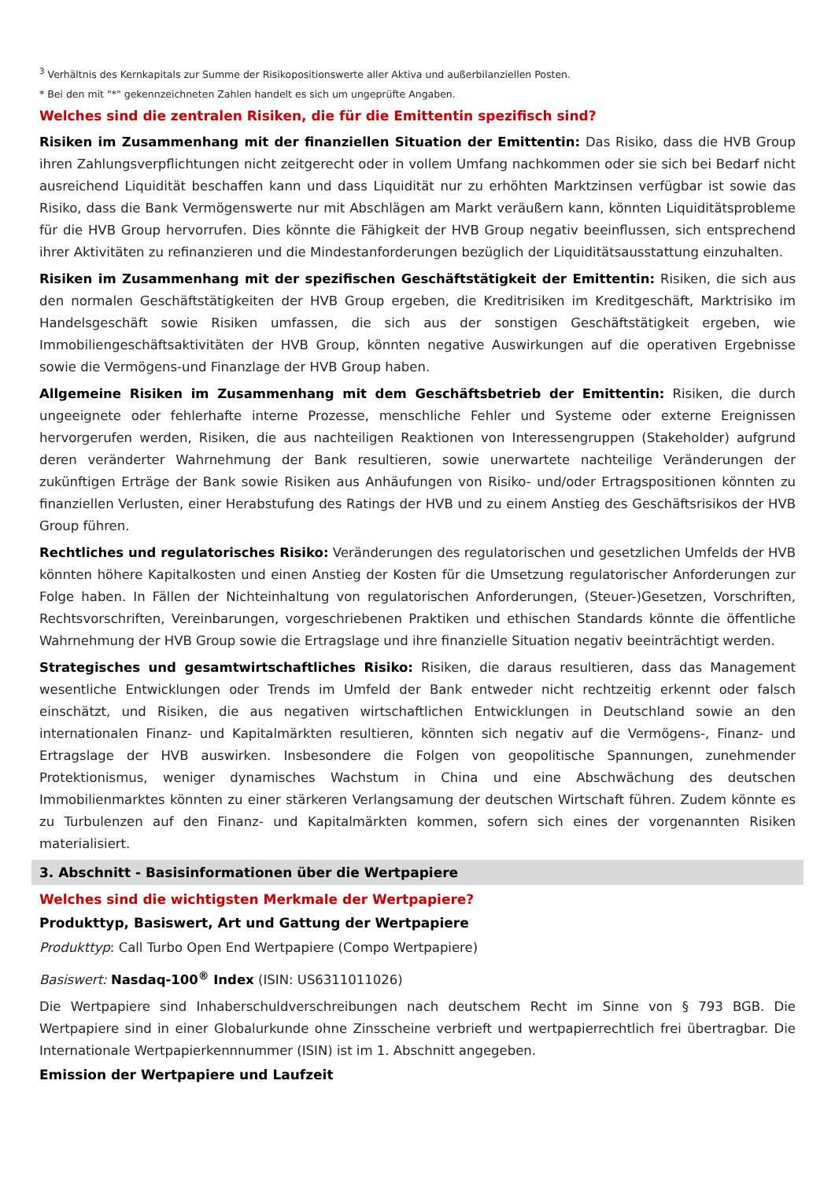<sup>3</sup> Verhältnis des Kernkapitals zur Summe der Risikopositionswerte aller Aktiva und außerbilanziellen Posten.
* Bei den mit "*" gekennzeichneten Zahlen handelt es sich um ungeprüfte Angaben.
Welches sind die zentralen Risiken, die für die Emittentin spezifisch sind?
Risiken im Zusammenhang mit der finanziellen Situation der Emittentin: Das Risiko, dass die HVB Group ihren Zahlungsverpflichtungen nicht zeitgerecht oder in vollem Umfang nachkommen oder sie sich bei Bedarf nicht ausreichend Liquidität beschaffen kann und dass Liquidität nur zu erhöhten Marktzinsen verfügbar ist sowie das Risiko, dass die Bank Vermögenswerte nur mit Abschlägen am Markt veräußern kann, könnten Liquiditätsprobleme für die HVB Group hervorrufen. Dies könnte die Fähigkeit der HVB Group negativ beeinflussen, sich entsprechend ihrer Aktivitäten zu refinanzieren und die Mindestanforderungen bezüglich der Liquiditätsausstattung einzuhalten.
Risiken im Zusammenhang mit der spezifischen Geschäftstätigkeit der Emittentin: Risiken, die sich aus den normalen Geschäftstätigkeiten der HVB Group ergeben, die Kreditrisiken im Kreditgeschäft, Marktrisiko im Handelsgeschäft sowie Risiken umfassen, die sich aus der sonstigen Geschäftstätigkeit ergeben, wie Immobiliengeschäftsaktivitäten der HVB Group, könnten negative Auswirkungen auf die operativen Ergebnisse sowie die Vermögens-und Finanzlage der HVB Group haben.
Allgemeine Risiken im Zusammenhang mit dem Geschäftsbetrieb der Emittentin: Risiken, die durch ungeeignete oder fehlerhafte interne Prozesse, menschliche Fehler und Systeme oder externe Ereignissen hervorgerufen werden, Risiken, die aus nachteiligen Reaktionen von Interessengruppen (Stakeholder) aufgrund deren veränderter Wahrnehmung der Bank resultieren, sowie unerwartete nachteilige Veränderungen der zukünftigen Erträge der Bank sowie Risiken aus Anhäufungen von Risiko- und/oder Ertragspositionen könnten zu finanziellen Verlusten, einer Herabstufung des Ratings der HVB und zu einem Anstieg des Geschäftsrisikos der HVB Group führen.
Rechtliches und regulatorisches Risiko: Veränderungen des regulatorischen und gesetzlichen Umfelds der HVB könnten höhere Kapitalkosten und einen Anstieg der Kosten für die Umsetzung regulatorischer Anforderungen zur Folge haben. In Fällen der Nichteinhaltung von regulatorischen Anforderungen, (Steuer-)Gesetzen, Vorschriften, Rechtsvorschriften, Vereinbarungen, vorgeschriebenen Praktiken und ethischen Standards könnte die öffentliche Wahrnehmung der HVB Group sowie die Ertragslage und ihre finanzielle Situation negativ beeinträchtigt werden.
Strategisches und gesamtwirtschaftliches Risiko: Risiken, die daraus resultieren, dass das Management wesentliche Entwicklungen oder Trends im Umfeld der Bank entweder nicht rechtzeitig erkennt oder falsch einschätzt, und Risiken, die aus negativen wirtschaftlichen Entwicklungen in Deutschland sowie an den internationalen Finanz- und Kapitalmärkten resultieren, könnten sich negativ auf die Vermögens-, Finanz- und Ertragslage der HVB auswirken. Insbesondere die Folgen von geopolitische Spannungen, zunehmender Protektionismus, weniger dynamisches Wachstum in China und eine Abschwächung des deutschen Immobilienmarktes könnten zu einer stärkeren Verlangsamung der deutschen Wirtschaft führen. Zudem könnte es zu Turbulenzen auf den Finanz- und Kapitalmärkten kommen, sofern sich eines der vorgenannten Risiken materialisiert.
3. Abschnitt - Basisinformationen über die Wertpapiere
Welches sind die wichtigsten Merkmale der Wertpapiere?
Produkttyp, Basiswert, Art und Gattung der Wertpapiere
Produkttyp: Call Turbo Open End Wertpapiere (Compo Wertpapiere)
Basiswert: Nasdaq-100<sup>®</sup> Index (ISIN: US6311011026)
Die Wertpapiere sind Inhaberschuldverschreibungen nach deutschem Recht im Sinne von § 793 BGB. Die Wertpapiere sind in einer Globalurkunde ohne Zinsscheine verbrieft und wertpapierrechtlich frei übertragbar. Die Internationale Wertpapierkennnummer (ISIN) ist im 1. Abschnitt angegeben.
Emission der Wertpapiere und Laufzeit